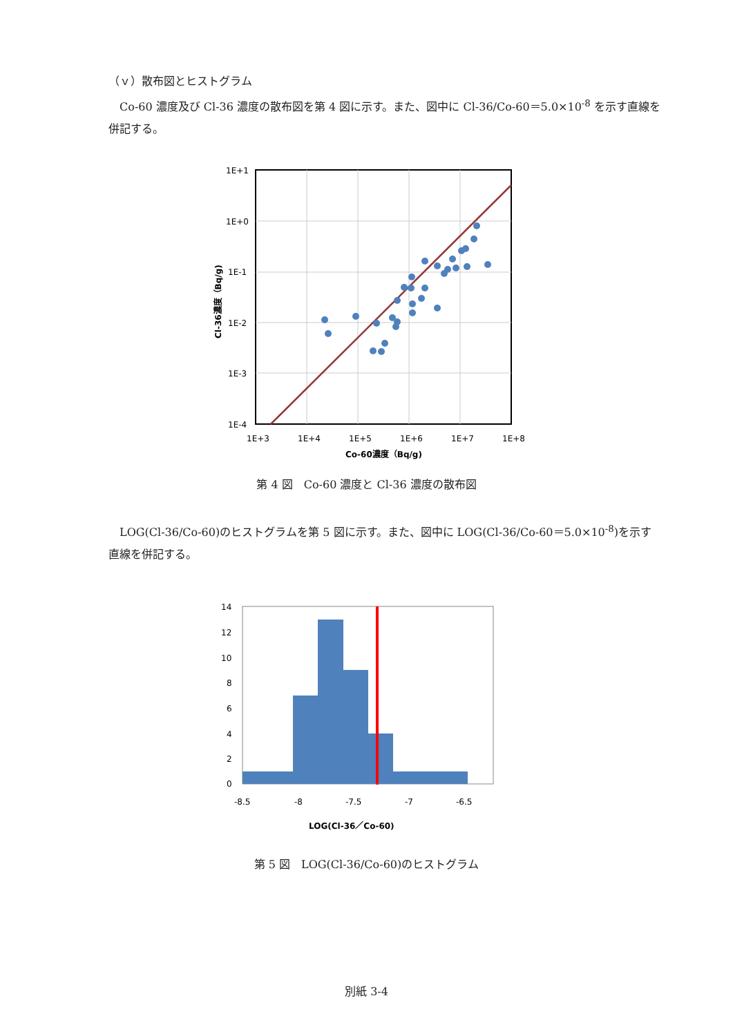（ｖ）散布図とヒストグラム
　Co-60 濃度及び Cl-36 濃度の散布図を第 4 図に示す。また、図中に Cl-36/Co-60＝5.0×10<sup>-8</sup> を示す直線を併記する。
1E+1
1E+0
1E-1
1E-2
1E-3
1E-4
1E+3
1E+4
1E+5
1E+6
1E+7
1E+8
Co-60濃度（Bq/g)
Cl-36濃度（Bq/g)
第 4 図　Co-60 濃度と Cl-36 濃度の散布図
　LOG(Cl-36/Co-60)のヒストグラムを第 5 図に示す。また、図中に LOG(Cl-36/Co-60＝5.0×10<sup>-8</sup>)を示す直線を併記する。
14
12
10
8
6
4
2
0
-8.5
-8
-7.5
-7
-6.5
LOG(Cl-36／Co-60)
第 5 図　LOG(Cl-36/Co-60)のヒストグラム
別紙 3-4